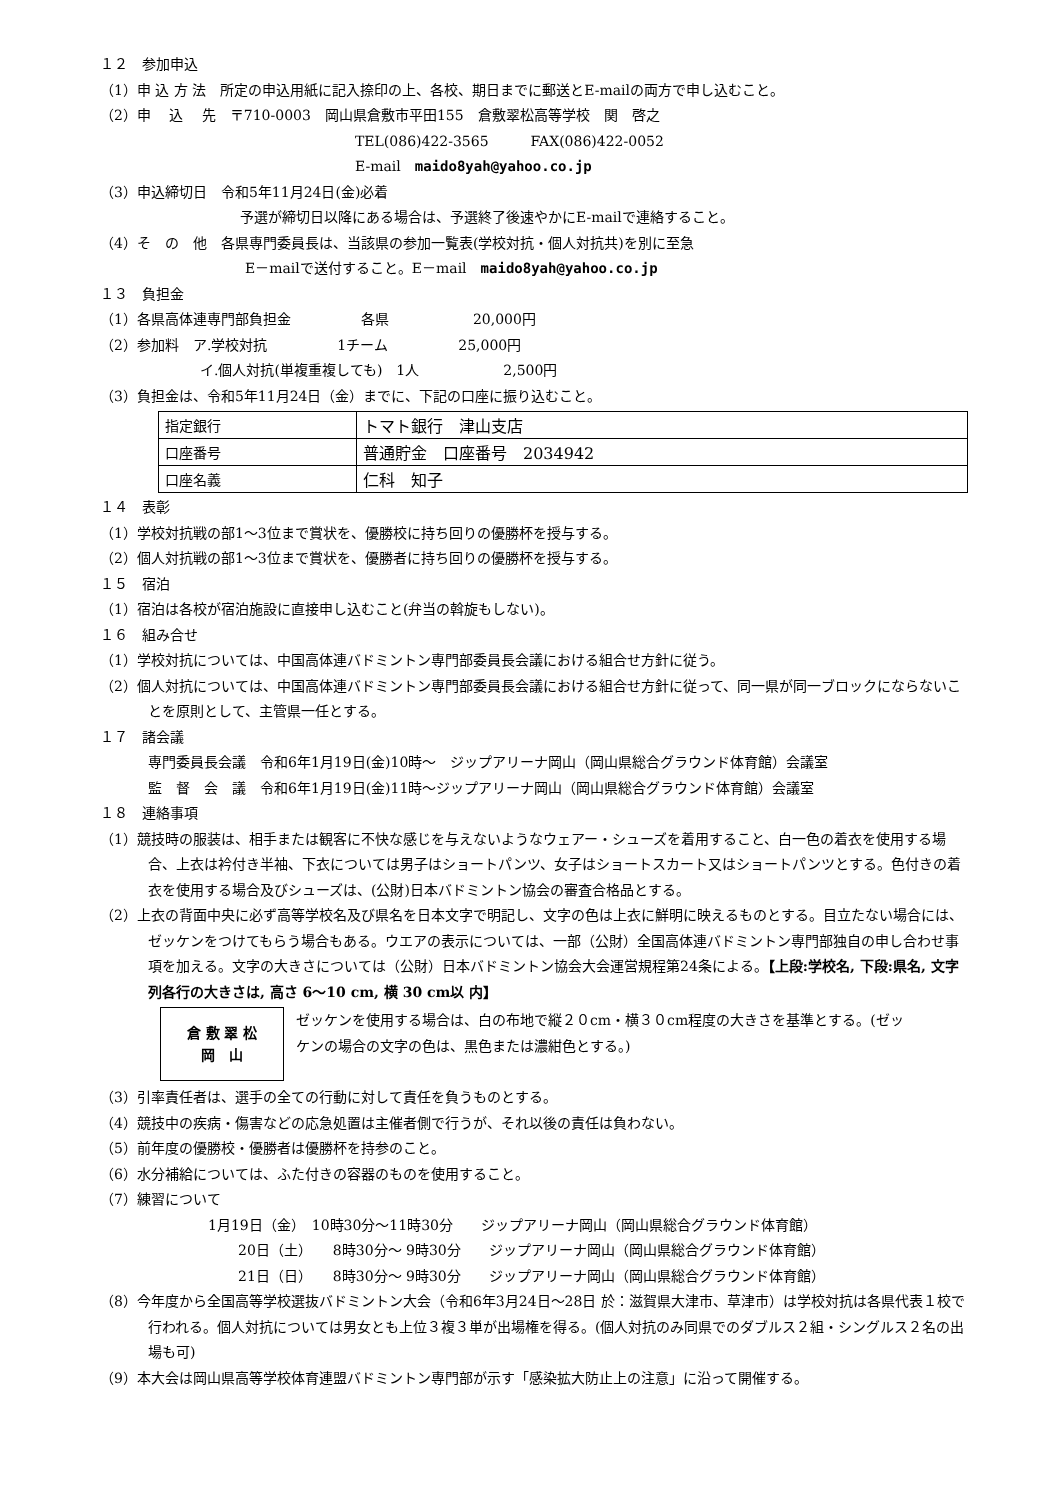１２　参加申込
（1）申 込 方 法　所定の申込用紙に記入捺印の上、各校、期日までに郵送とE-mailの両方で申し込むこと。
（2）申　 込　 先　〒710-0003　岡山県倉敷市平田155　倉敷翠松高等学校　関　啓之
TEL(086)422-3565　　　FAX(086)422-0052
E-mail　maido8yah@yahoo.co.jp
（3）申込締切日　令和5年11月24日(金)必着
予選が締切日以降にある場合は、予選終了後速やかにE-mailで連絡すること。
（4）そ　の　他　各県専門委員長は、当該県の参加一覧表(学校対抗・個人対抗共)を別に至急
E－mailで送付すること。E－mail　maido8yah@yahoo.co.jp
１３　負担金
（1）各県高体連専門部負担金　　　　　各県　　　　　　20,000円
（2）参加料　ア.学校対抗　　　　　1チーム　　　　　25,000円
イ.個人対抗(単複重複しても)　1人　　　　　　2,500円
（3）負担金は、令和5年11月24日（金）までに、下記の口座に振り込むこと。
| 指定銀行 | トマト銀行 津山支店 |
| 口座番号 | 普通貯金 口座番号 2034942 |
| 口座名義 | 仁科 知子 |
１４　表彰
（1）学校対抗戦の部1～3位まで賞状を、優勝校に持ち回りの優勝杯を授与する。
（2）個人対抗戦の部1～3位まで賞状を、優勝者に持ち回りの優勝杯を授与する。
１５　宿泊
（1）宿泊は各校が宿泊施設に直接申し込むこと(弁当の斡旋もしない)。
１６　組み合せ
（1）学校対抗については、中国高体連バドミントン専門部委員長会議における組合せ方針に従う。
（2）個人対抗については、中国高体連バドミントン専門部委員長会議における組合せ方針に従って、同一県が同一ブロックにならないことを原則として、主管県一任とする。
１７　諸会議
専門委員長会議　令和6年1月19日(金)10時～　ジップアリーナ岡山（岡山県総合グラウンド体育館）会議室
監　督　会　議　令和6年1月19日(金)11時～ジップアリーナ岡山（岡山県総合グラウンド体育館）会議室
１８　連絡事項
（1）競技時の服装は、相手または観客に不快な感じを与えないようなウェアー・シューズを着用すること、白一色の着衣を使用する場合、上衣は衿付き半袖、下衣については男子はショートパンツ、女子はショートスカート又はショートパンツとする。色付きの着衣を使用する場合及びシューズは、(公財)日本バドミントン協会の審査合格品とする。
（2）上衣の背面中央に必ず高等学校名及び県名を日本文字で明記し、文字の色は上衣に鮮明に映えるものとする。目立たない場合には、ゼッケンをつけてもらう場合もある。ウエアの表示については、一部（公財）全国高体連バドミントン専門部独自の申し合わせ事項を加える。文字の大きさについては（公財）日本バドミントン協会大会運営規程第24条による。【上段:学校名, 下段:県名, 文字列各行の大きさは, 高さ 6～10 cm, 横 30 cm以 内】
倉 敷 翠 松
岡　山
ゼッケンを使用する場合は、白の布地で縦２０cm・横３０cm程度の大きさを基準とする。(ゼッケンの場合の文字の色は、黒色または濃紺色とする。)
（3）引率責任者は、選手の全ての行動に対して責任を負うものとする。
（4）競技中の疾病・傷害などの応急処置は主催者側で行うが、それ以後の責任は負わない。
（5）前年度の優勝校・優勝者は優勝杯を持参のこと。
（6）水分補給については、ふた付きの容器のものを使用すること。
（7）練習について
1月19日（金）　10時30分～11時30分　　ジップアリーナ岡山（岡山県総合グラウンド体育館）
20日（土）　　8時30分～ 9時30分　　ジップアリーナ岡山（岡山県総合グラウンド体育館）
21日（日）　　8時30分～ 9時30分　　ジップアリーナ岡山（岡山県総合グラウンド体育館）
（8）今年度から全国高等学校選抜バドミントン大会（令和6年3月24日～28日 於：滋賀県大津市、草津市）は学校対抗は各県代表１校で行われる。個人対抗については男女とも上位３複３単が出場権を得る。(個人対抗のみ同県でのダブルス２組・シングルス２名の出場も可)
（9）本大会は岡山県高等学校体育連盟バドミントン専門部が示す「感染拡大防止上の注意」に沿って開催する。